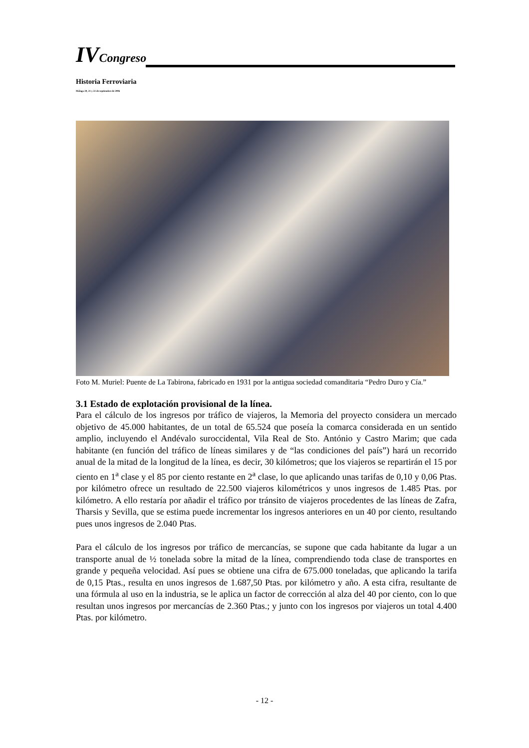IVCongreso
Historia Ferroviaria
Málaga 20, 21 y 22 de septiembre de 2006
Foto M. Muriel: Puente de La Tabirona, fabricado en 1931 por la antigua sociedad comanditaria “Pedro Duro y Cía.”
3.1 Estado de explotación provisional de la línea.
Para el cálculo de los ingresos por tráfico de viajeros, la Memoria del proyecto considera un mercado objetivo de 45.000 habitantes, de un total de 65.524 que poseía la comarca considerada en un sentido amplio, incluyendo el Andévalo suroccidental, Vila Real de Sto. António y Castro Marim; que cada habitante (en función del tráfico de líneas similares y de “las condiciones del país”) hará un recorrido anual de la mitad de la longitud de la línea, es decir, 30 kilómetros; que los viajeros se repartirán el 15 por ciento en 1<sup>a</sup> clase y el 85 por ciento restante en 2<sup>a</sup> clase, lo que aplicando unas tarifas de 0,10 y 0,06 Ptas. por kilómetro ofrece un resultado de 22.500 viajeros kilométricos y unos ingresos de 1.485 Ptas. por kilómetro. A ello restaría por añadir el tráfico por tránsito de viajeros procedentes de las líneas de Zafra, Tharsis y Sevilla, que se estima puede incrementar los ingresos anteriores en un 40 por ciento, resultando pues unos ingresos de 2.040 Ptas.
Para el cálculo de los ingresos por tráfico de mercancías, se supone que cada habitante da lugar a un transporte anual de ½ tonelada sobre la mitad de la línea, comprendiendo toda clase de transportes en grande y pequeña velocidad. Así pues se obtiene una cifra de 675.000 toneladas, que aplicando la tarifa de 0,15 Ptas., resulta en unos ingresos de 1.687,50 Ptas. por kilómetro y año. A esta cifra, resultante de una fórmula al uso en la industria, se le aplica un factor de corrección al alza del 40 por ciento, con lo que resultan unos ingresos por mercancías de 2.360 Ptas.; y junto con los ingresos por viajeros un total 4.400 Ptas. por kilómetro.
- 12 -